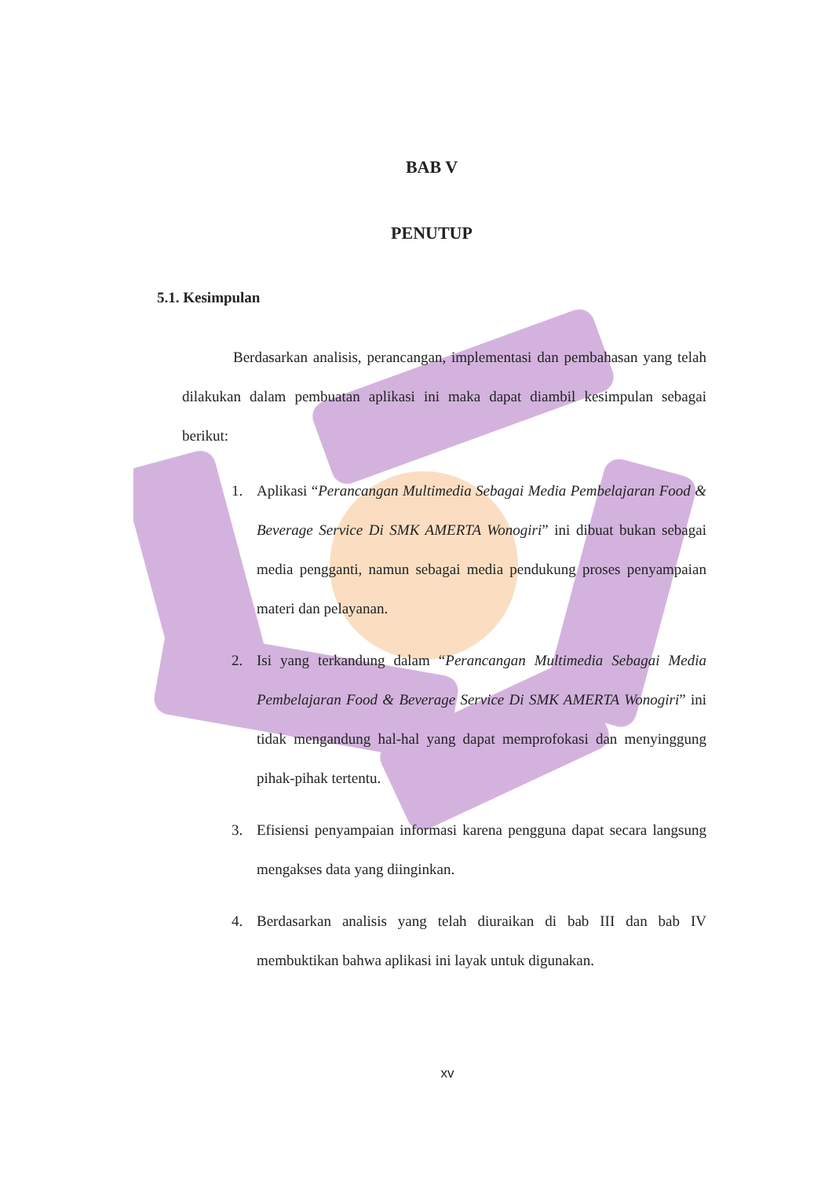BAB V
PENUTUP
5.1. Kesimpulan
Berdasarkan analisis, perancangan, implementasi dan pembahasan yang telah dilakukan dalam pembuatan aplikasi ini maka dapat diambil kesimpulan sebagai berikut:
1. Aplikasi “Perancangan Multimedia Sebagai Media Pembelajaran Food & Beverage Service Di SMK AMERTA Wonogiri” ini dibuat bukan sebagai media pengganti, namun sebagai media pendukung proses penyampaian materi dan pelayanan.
2. Isi yang terkandung dalam “Perancangan Multimedia Sebagai Media Pembelajaran Food & Beverage Service Di SMK AMERTA Wonogiri” ini tidak mengandung hal-hal yang dapat memprofokasi dan menyinggung pihak-pihak tertentu.
3. Efisiensi penyampaian informasi karena pengguna dapat secara langsung mengakses data yang diinginkan.
4. Berdasarkan analisis yang telah diuraikan di bab III dan bab IV membuktikan bahwa aplikasi ini layak untuk digunakan.
xv